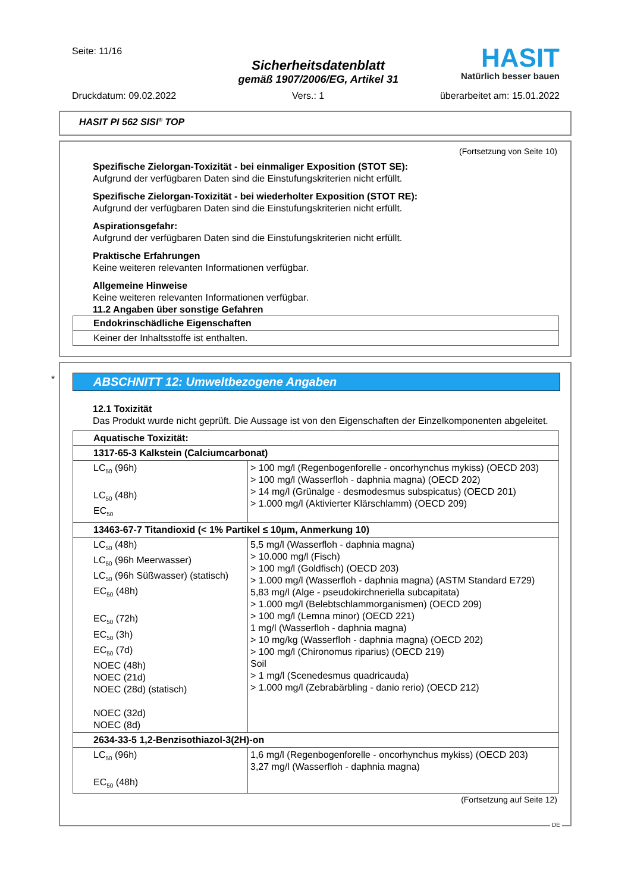Seite: 11/16
Sicherheitsdatenblatt
gemäß 1907/2006/EG, Artikel 31
HASIT
Natürlich besser bauen
Druckdatum: 09.02.2022 Vers.: 1 überarbeitet am: 15.01.2022
HASIT PI 562 SISI<sup>®</sup> TOP
(Fortsetzung von Seite 10)
Spezifische Zielorgan-Toxizität - bei einmaliger Exposition (STOT SE):
Aufgrund der verfügbaren Daten sind die Einstufungskriterien nicht erfüllt.
Spezifische Zielorgan-Toxizität - bei wiederholter Exposition (STOT RE):
Aufgrund der verfügbaren Daten sind die Einstufungskriterien nicht erfüllt.
Aspirationsgefahr:
Aufgrund der verfügbaren Daten sind die Einstufungskriterien nicht erfüllt.
Praktische Erfahrungen
Keine weiteren relevanten Informationen verfügbar.
Allgemeine Hinweise
Keine weiteren relevanten Informationen verfügbar.
11.2 Angaben über sonstige Gefahren
| Endokrinschädliche Eigenschaften |
| Keiner der Inhaltsstoffe ist enthalten. |
*
ABSCHNITT 12: Umweltbezogene Angaben
12.1 Toxizität
Das Produkt wurde nicht geprüft. Die Aussage ist von den Eigenschaften der Einzelkomponenten abgeleitet.
| Aquatische Toxizität: | |
| 1317-65-3 Kalkstein (Calciumcarbonat) | |
| LC<sub>50</sub> (96h) LC<sub>50</sub> (48h) EC<sub>50</sub> | > 100 mg/l (Regenbogenforelle - oncorhynchus mykiss) (OECD 203) > 100 mg/l (Wasserfloh - daphnia magna) (OECD 202) > 14 mg/l (Grünalge - desmodesmus subspicatus) (OECD 201) > 1.000 mg/l (Aktivierter Klärschlamm) (OECD 209) |
| 13463-67-7 Titandioxid (< 1% Partikel ≤ 10µm, Anmerkung 10) | |
| LC<sub>50</sub> (48h) LC<sub>50</sub> (96h Meerwasser) LC<sub>50</sub> (96h Süßwasser) (statisch) EC<sub>50</sub> (48h) EC<sub>50</sub> (72h) EC<sub>50</sub> (3h) EC<sub>50</sub> (7d) NOEC (48h) NOEC (21d) NOEC (28d) (statisch) NOEC (32d) NOEC (8d) | 5,5 mg/l (Wasserfloh - daphnia magna) > 10.000 mg/l (Fisch) > 100 mg/l (Goldfisch) (OECD 203) > 1.000 mg/l (Wasserfloh - daphnia magna) (ASTM Standard E729) 5,83 mg/l (Alge - pseudokirchneriella subcapitata) > 1.000 mg/l (Belebtschlammorganismen) (OECD 209) > 100 mg/l (Lemna minor) (OECD 221) 1 mg/l (Wasserfloh - daphnia magna) > 10 mg/kg (Wasserfloh - daphnia magna) (OECD 202) > 100 mg/l (Chironomus riparius) (OECD 219) Soil > 1 mg/l (Scenedesmus quadricauda) > 1.000 mg/l (Zebrabärbling - danio rerio) (OECD 212) |
| 2634-33-5 1,2-Benzisothiazol-3(2H)-on | |
| LC<sub>50</sub> (96h) EC<sub>50</sub> (48h) | 1,6 mg/l (Regenbogenforelle - oncorhynchus mykiss) (OECD 203) 3,27 mg/l (Wasserfloh - daphnia magna) |
(Fortsetzung auf Seite 12)
DE